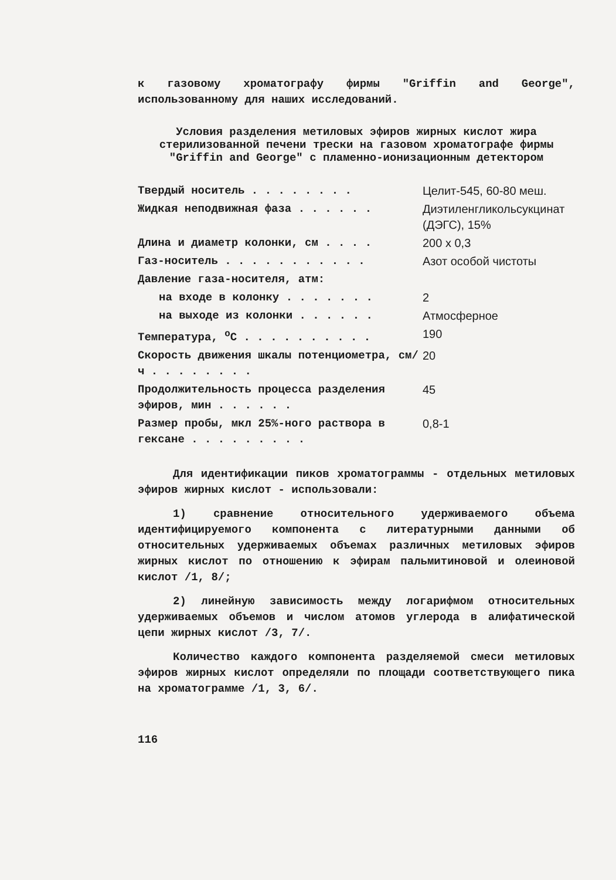к газовому хроматографу фирмы "Griffin and George", использованному для наших исследований.
Условия разделения метиловых эфиров жирных кислот жира стерилизованной печени трески на газовом хроматографе фирмы "Griffin and George" с пламенно-ионизационным детектором
| Твердый носитель . . . . . . . . | Целит-545, 60-80 меш. |
| Жидкая неподвижная фаза . . . . . . | Диэтиленгликольсукцинат (ДЭГС), 15% |
| Длина и диаметр колонки, см . . . . | 200 х 0,3 |
| Газ-носитель . . . . . . . . . . . | Азот особой чистоты |
| Давление газа-носителя, атм: | |
| на входе в колонку . . . . . . . | 2 |
| на выходе из колонки . . . . . . | Атмосферное |
| Температура, <sup>о</sup>С . . . . . . . . . . | 190 |
| Скорость движения шкалы потенциометра, см/ч . . . . . . . . | 20 |
| Продолжительность процесса разделения эфиров, мин . . . . . . | 45 |
| Размер пробы, мкл 25%-ного раствора в гексане . . . . . . . . . | 0,8-1 |
Для идентификации пиков хроматограммы - отдельных метиловых эфиров жирных кислот - использовали:
1) сравнение относительного удерживаемого объема идентифицируемого компонента с литературными данными об относительных удерживаемых объемах различных метиловых эфиров жирных кислот по отношению к эфирам пальмитиновой и олеиновой кислот /1, 8/;
2) линейную зависимость между логарифмом относительных удерживаемых объемов и числом атомов углерода в алифатической цепи жирных кислот /3, 7/.
Количество каждого компонента разделяемой смеси метиловых эфиров жирных кислот определяли по площади соответствующего пика на хроматограмме /1, 3, 6/.
116